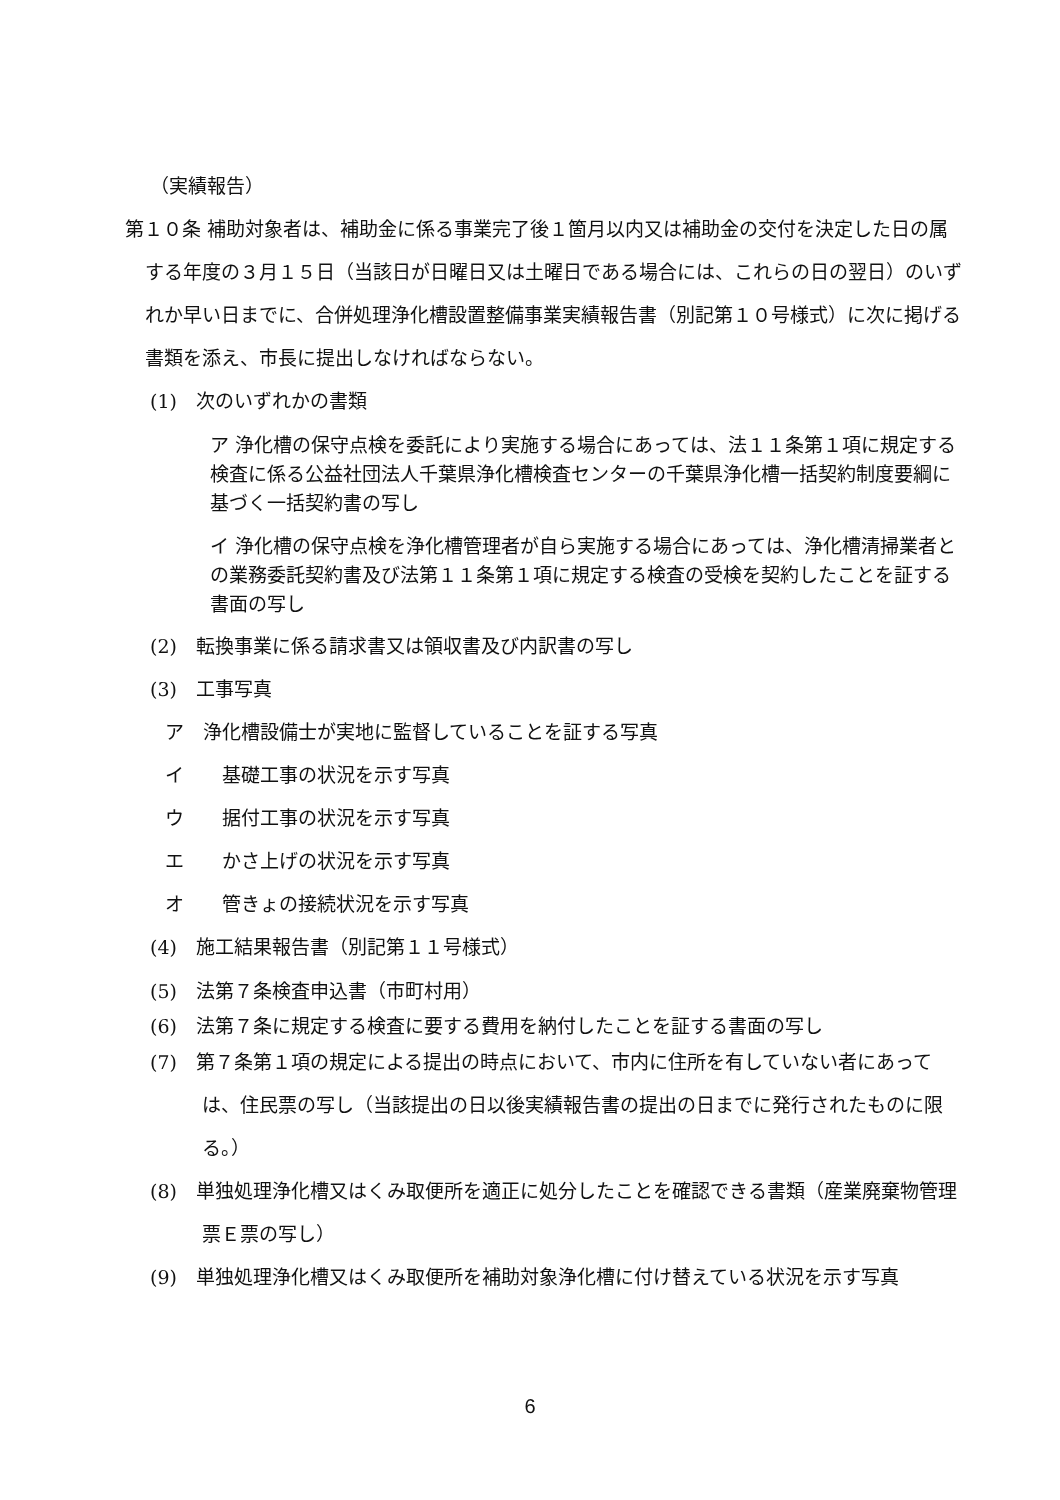（実績報告）
第１０条 補助対象者は、補助金に係る事業完了後１箇月以内又は補助金の交付を決定した日の属する年度の３月１５日（当該日が日曜日又は土曜日である場合には、これらの日の翌日）のいずれか早い日までに、合併処理浄化槽設置整備事業実績報告書（別記第１０号様式）に次に掲げる書類を添え、市長に提出しなければならない。
(1)　次のいずれかの書類
ア 浄化槽の保守点検を委託により実施する場合にあっては、法１１条第１項に規定する検査に係る公益社団法人千葉県浄化槽検査センターの千葉県浄化槽一括契約制度要綱に基づく一括契約書の写し
イ 浄化槽の保守点検を浄化槽管理者が自ら実施する場合にあっては、浄化槽清掃業者との業務委託契約書及び法第１１条第１項に規定する検査の受検を契約したことを証する書面の写し
(2)　転換事業に係る請求書又は領収書及び内訳書の写し
(3)　工事写真
ア　浄化槽設備士が実地に監督していることを証する写真
イ　　基礎工事の状況を示す写真
ウ　　据付工事の状況を示す写真
エ　　かさ上げの状況を示す写真
オ　　管きょの接続状況を示す写真
(4)　施工結果報告書（別記第１１号様式）
(5)　法第７条検査申込書（市町村用）
(6)　法第７条に規定する検査に要する費用を納付したことを証する書面の写し
(7)　第７条第１項の規定による提出の時点において、市内に住所を有していない者にあっては、住民票の写し（当該提出の日以後実績報告書の提出の日までに発行されたものに限る。）
(8)　単独処理浄化槽又はくみ取便所を適正に処分したことを確認できる書類（産業廃棄物管理票Ｅ票の写し）
(9)　単独処理浄化槽又はくみ取便所を補助対象浄化槽に付け替えている状況を示す写真
6